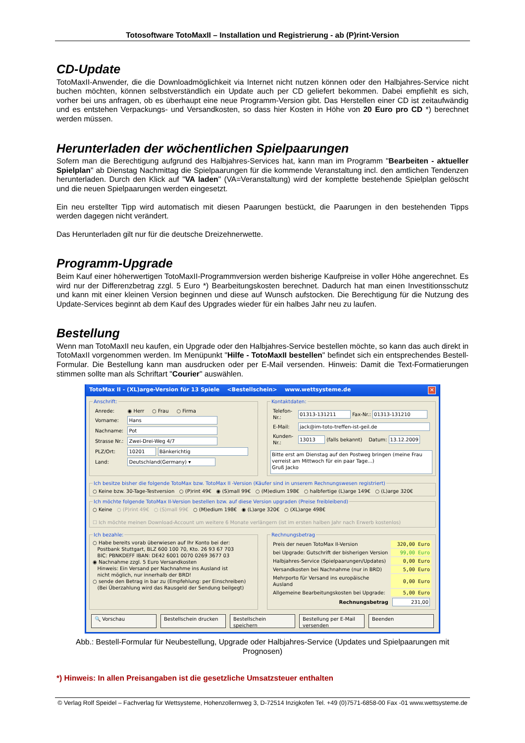Totosoftware TotoMaxII – Installation und Registrierung - ab (P)rint-Version
CD-Update
TotoMaxII-Anwender, die die Downloadmöglichkeit via Internet nicht nutzen können oder den Halbjahres-Service nicht buchen möchten, können selbstverständlich ein Update auch per CD geliefert bekommen. Dabei empfiehlt es sich, vorher bei uns anfragen, ob es überhaupt eine neue Programm-Version gibt. Das Herstellen einer CD ist zeitaufwändig und es entstehen Verpackungs- und Versandkosten, so dass hier Kosten in Höhe von 20 Euro pro CD *) berechnet werden müssen.
Herunterladen der wöchentlichen Spielpaarungen
Sofern man die Berechtigung aufgrund des Halbjahres-Services hat, kann man im Programm "Bearbeiten - aktueller Spielplan" ab Dienstag Nachmittag die Spielpaarungen für die kommende Veranstaltung incl. den amtlichen Tendenzen herunterladen. Durch den Klick auf "VA laden" (VA=Veranstaltung) wird der komplette bestehende Spielplan gelöscht und die neuen Spielpaarungen werden eingesetzt.
Ein neu erstellter Tipp wird automatisch mit diesen Paarungen bestückt, die Paarungen in den bestehenden Tipps werden dagegen nicht verändert.
Das Herunterladen gilt nur für die deutsche Dreizehnerwette.
Programm-Upgrade
Beim Kauf einer höherwertigen TotoMaxII-Programmversion werden bisherige Kaufpreise in voller Höhe angerechnet. Es wird nur der Differenzbetrag zzgl. 5 Euro *) Bearbeitungskosten berechnet. Dadurch hat man einen Investitionsschutz und kann mit einer kleinen Version beginnen und diese auf Wunsch aufstocken. Die Berechtigung für die Nutzung des Update-Services beginnt ab dem Kauf des Upgrades wieder für ein halbes Jahr neu zu laufen.
Bestellung
Wenn man TotoMaxII neu kaufen, ein Upgrade oder den Halbjahres-Service bestellen möchte, so kann das auch direkt in TotoMaxII vorgenommen werden. Im Menüpunkt "Hilfe - TotoMaxII bestellen" befindet sich ein entsprechendes Bestell-Formular. Die Bestellung kann man ausdrucken oder per E-Mail versenden. Hinweis: Damit die Text-Formatierungen stimmen sollte man als Schriftart "Courier" auswählen.
TotoMax II - (XL)arge-Version für 13 Spiele <Bestellschein> www.wettsysteme.de ✕
Anschrift:
| Anrede: | ◉ Herr ○ Frau ○ Firma |
| Vorname: | Hans |
| Nachname: | Pot |
| Strasse Nr.: | Zwei-Drei-Weg 4/7 |
| PLZ/Ort: | 10201 Bänkerichtig |
| Land: | Deutschland(Germany) ▾ |
Kontaktdaten:
| Telefon-Nr.: | 01313-131211 Fax-Nr.: 01313-131210 |
| E-Mail: | jack@im-toto-treffen-ist-geil.de |
| Kunden-Nr.: | 13013 (falls bekannt) Datum: 13.12.2009 |
Bitte erst am Dienstag auf den Postweg bringen (meine Frau verreist am Mittwoch für ein paar Tage...)
Gruß Jacko
Ich besitze bisher die folgende TotoMax bzw. TotoMax II -Version (Käufer sind in unserem Rechnungswesen registriert) ○ Keine bzw. 30-Tage-Testversion ○ (P)rint 49€ ◉ (S)mall 99€ ○ (M)edium 198€ ○ halbfertige (L)arge 149€ ○ (L)arge 320€ Ich möchte folgende TotoMax II-Version bestellen bzw. auf diese Version upgraden (Preise freibleibend) ○ Keine ○ (P)rint 49€ ○ (S)mall 99€ ○ (M)edium 198€ ◉ (L)arge 320€ ○ (XL)arge 498€
☐ Ich möchte meinen Download-Account um weitere 6 Monate verlängern (ist im ersten halben Jahr nach Erwerb kostenlos)
Ich bezahle: ○ Habe bereits vorab überwiesen auf Ihr Konto bei der:
Postbank Stuttgart, BLZ 600 100 70, Kto. 26 93 67 703
BIC: PBNKDEFF IBAN: DE42 6001 0070 0269 3677 03
◉ Nachnahme zzgl. 5 Euro Versandkosten
Hinweis: Ein Versand per Nachnahme ins Ausland ist
nicht möglich, nur innerhalb der BRD!
○ sende den Betrag in bar zu (Empfehlung: per Einschreiben)
(Bei Überzahlung wird das Rausgeld der Sendung beilgegt) Rechnungsbetrag
| Preis der neuen TotoMax II-Version | 320,00 Euro |
| bei Upgrade: Gutschrift der bisherigen Version | 99,00 Euro |
| Halbjahres-Service (Spielpaarungen/Updates) | 0,00 Euro |
| Versandkosten bei Nachnahme (nur in BRD) | 5,00 Euro |
| Mehrporto für Versand ins europäische Ausland | 0,00 Euro |
| Allgemeine Bearbeitungskosten bei Upgrade: | 5,00 Euro |
| Rechnungsbetrag | 231,00 |
🔍 Vorschau Bestellschein drucken Bestellschein speichern Bestellung per E-Mail versenden Beenden
Abb.: Bestell-Formular für Neubestellung, Upgrade oder Halbjahres-Service (Updates und Spielpaarungen mit Prognosen)
*) Hinweis: In allen Preisangaben ist die gesetzliche Umsatzsteuer enthalten
© Verlag Rolf Speidel – Fachverlag für Wettsysteme, Hohenzollernweg 3, D-72514 Inzigkofen Tel. +49 (0)7571-6858-00 Fax -01 www.wettsysteme.de